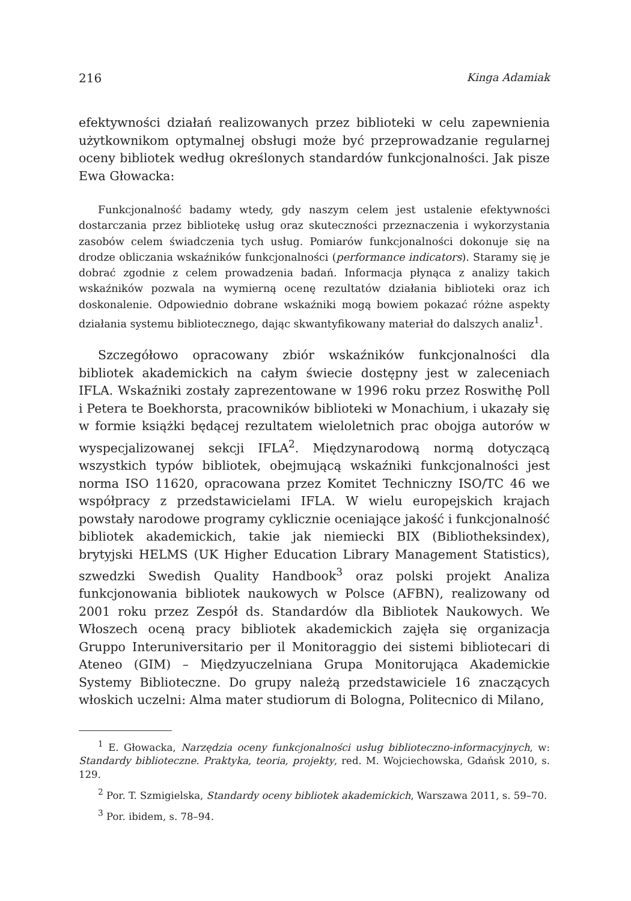216 Kinga Adamiak
efektywności działań realizowanych przez biblioteki w celu zapewnienia użytkownikom optymalnej obsługi może być przeprowadzanie regularnej oceny bibliotek według określonych standardów funkcjonalności. Jak pisze Ewa Głowacka:
Funkcjonalność badamy wtedy, gdy naszym celem jest ustalenie efektywności dostarczania przez bibliotekę usług oraz skuteczności przeznaczenia i wykorzystania zasobów celem świadczenia tych usług. Pomiarów funkcjonalności dokonuje się na drodze obliczania wskaźników funkcjonalności (performance indicators). Staramy się je dobrać zgodnie z celem prowadzenia badań. Informacja płynąca z analizy takich wskaźników pozwala na wymierną ocenę rezultatów działania biblioteki oraz ich doskonalenie. Odpowiednio dobrane wskaźniki mogą bowiem pokazać różne aspekty działania systemu bibliotecznego, dając skwantyfikowany materiał do dalszych analiz<sup>1</sup>.
Szczegółowo opracowany zbiór wskaźników funkcjonalności dla bibliotek akademickich na całym świecie dostępny jest w zaleceniach IFLA. Wskaźniki zostały zaprezentowane w 1996 roku przez Roswithę Poll i Petera te Boekhorsta, pracowników biblioteki w Monachium, i ukazały się w formie książki będącej rezultatem wieloletnich prac obojga autorów w wyspecjalizowanej sekcji IFLA<sup>2</sup>. Międzynarodową normą dotyczącą wszystkich typów bibliotek, obejmującą wskaźniki funkcjonalności jest norma ISO 11620, opracowana przez Komitet Techniczny ISO/TC 46 we współpracy z przedstawicielami IFLA. W wielu europejskich krajach powstały narodowe programy cyklicznie oceniające jakość i funkcjonalność bibliotek akademickich, takie jak niemiecki BIX (Bibliotheksindex), brytyjski HELMS (UK Higher Education Library Management Statistics), szwedzki Swedish Quality Handbook<sup>3</sup> oraz polski projekt Analiza funkcjonowania bibliotek naukowych w Polsce (AFBN), realizowany od 2001 roku przez Zespół ds. Standardów dla Bibliotek Naukowych. We Włoszech oceną pracy bibliotek akademickich zajęła się organizacja Gruppo Interuniversitario per il Monitoraggio dei sistemi bibliotecari di Ateneo (GIM) – Międzyuczelniana Grupa Monitorująca Akademickie Systemy Biblioteczne. Do grupy należą przedstawiciele 16 znaczących włoskich uczelni: Alma mater studiorum di Bologna, Politecnico di Milano,
<sup>1</sup> E. Głowacka, Narzędzia oceny funkcjonalności usług biblioteczno-informacyjnych, w: Standardy biblioteczne. Praktyka, teoria, projekty, red. M. Wojciechowska, Gdańsk 2010, s. 129.
<sup>2</sup> Por. T. Szmigielska, Standardy oceny bibliotek akademickich, Warszawa 2011, s. 59–70.
<sup>3</sup> Por. ibidem, s. 78–94.